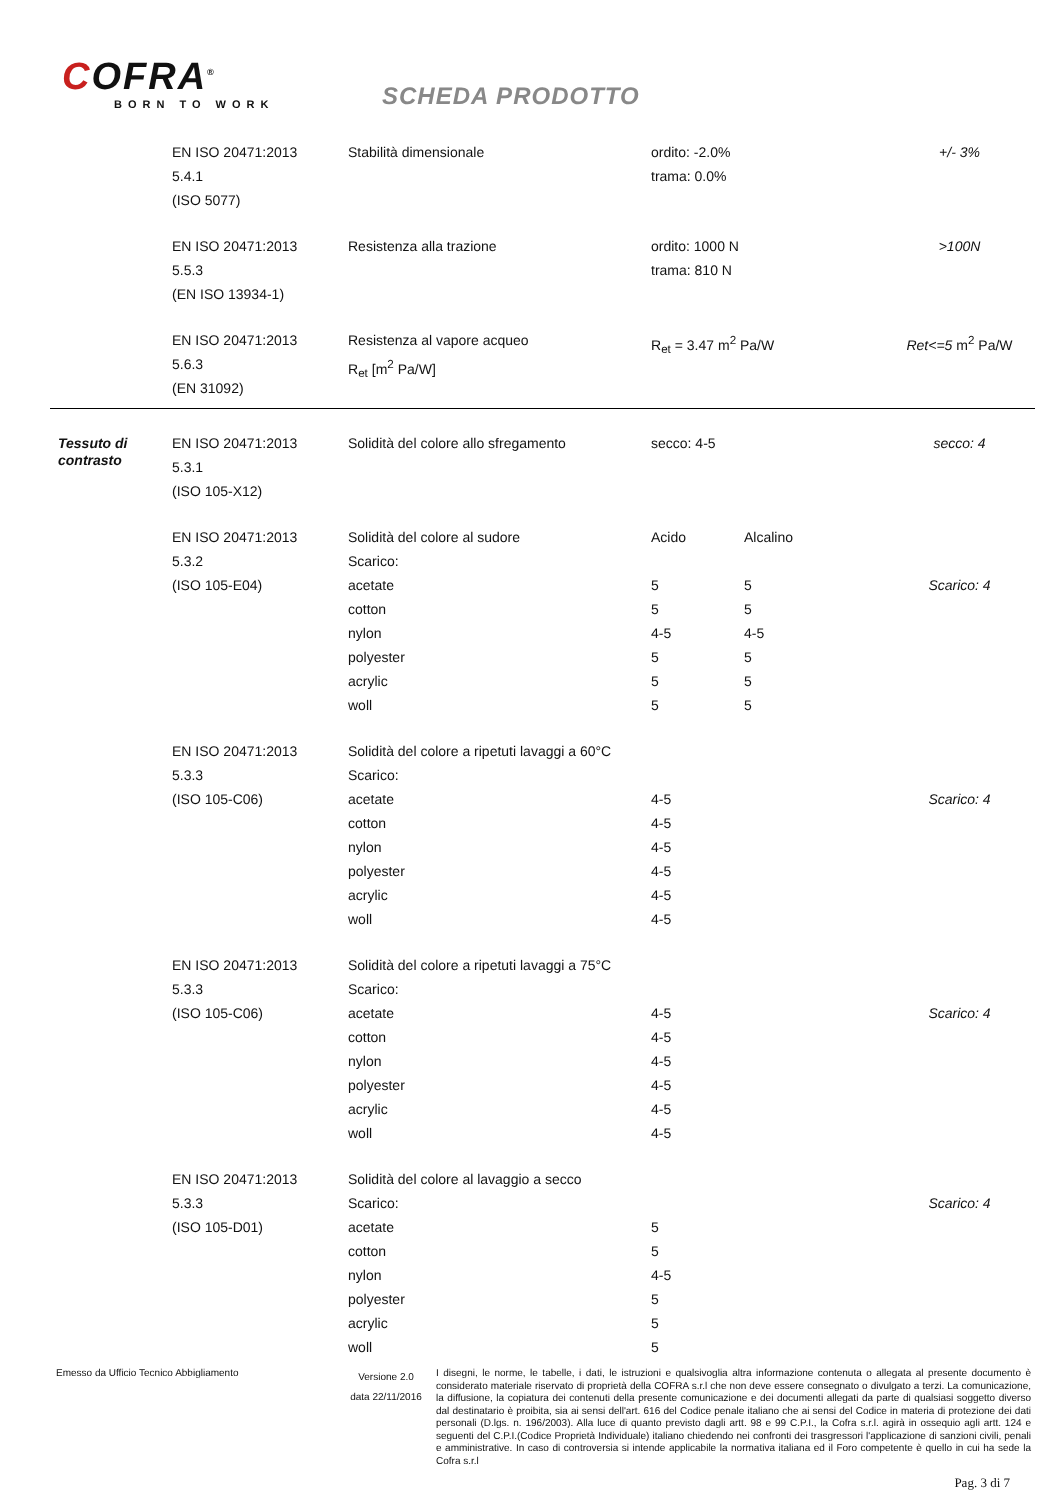COFRA<sup>®</sup>
BORN TO WORK
SCHEDA PRODOTTO
| | EN ISO 20471:2013 5.4.1 (ISO 5077) | Stabilità dimensionale | ordito: -2.0% trama: 0.0% | | +/- 3% |
| | EN ISO 20471:2013 5.5.3 (EN ISO 13934-1) | Resistenza alla trazione | ordito: 1000 N trama: 810 N | | >100N |
| | EN ISO 20471:2013 5.6.3 (EN 31092) | Resistenza al vapore acqueo R<sub>et</sub> [m<sup>2</sup> Pa/W] | R<sub>et</sub> = 3.47 m<sup>2</sup> Pa/W | | Ret<=5 m<sup>2</sup> Pa/W |
| Tessuto di contrasto | EN ISO 20471:2013 5.3.1 (ISO 105-X12) | Solidità del colore allo sfregamento | secco: 4-5 | | secco: 4 |
| | EN ISO 20471:2013 5.3.2 (ISO 105-E04) | Solidità del colore al sudore Scarico: acetate cotton nylon polyester acrylic woll | Acido 5 5 4-5 5 5 5 | Alcalino 5 5 4-5 5 5 5 | Scarico: 4 |
| | EN ISO 20471:2013 5.3.3 (ISO 105-C06) | Solidità del colore a ripetuti lavaggi a 60°C Scarico: acetate cotton nylon polyester acrylic woll | 4-5 4-5 4-5 4-5 4-5 4-5 | | Scarico: 4 |
| | EN ISO 20471:2013 5.3.3 (ISO 105-C06) | Solidità del colore a ripetuti lavaggi a 75°C Scarico: acetate cotton nylon polyester acrylic woll | 4-5 4-5 4-5 4-5 4-5 4-5 | | Scarico: 4 |
| | EN ISO 20471:2013 5.3.3 (ISO 105-D01) | Solidità del colore al lavaggio a secco Scarico: acetate cotton nylon polyester acrylic woll | 5 5 4-5 5 5 5 | | Scarico: 4 |
Emesso da Ufficio Tecnico Abbigliamento
Versione 2.0
data 22/11/2016
I disegni, le norme, le tabelle, i dati, le istruzioni e qualsivoglia altra informazione contenuta o allegata al presente documento è considerato materiale riservato di proprietà della COFRA s.r.l che non deve essere consegnato o divulgato a terzi. La comunicazione, la diffusione, la copiatura dei contenuti della presente comunicazione e dei documenti allegati da parte di qualsiasi soggetto diverso dal destinatario è proibita, sia ai sensi dell'art. 616 del Codice penale italiano che ai sensi del Codice in materia di protezione dei dati personali (D.lgs. n. 196/2003). Alla luce di quanto previsto dagli artt. 98 e 99 C.P.I., la Cofra s.r.l. agirà in ossequio agli artt. 124 e seguenti del C.P.I.(Codice Proprietà Individuale) italiano chiedendo nei confronti dei trasgressori l'applicazione di sanzioni civili, penali e amministrative. In caso di controversia si intende applicabile la normativa italiana ed il Foro competente è quello in cui ha sede la Cofra s.r.l
Pag. 3 di 7